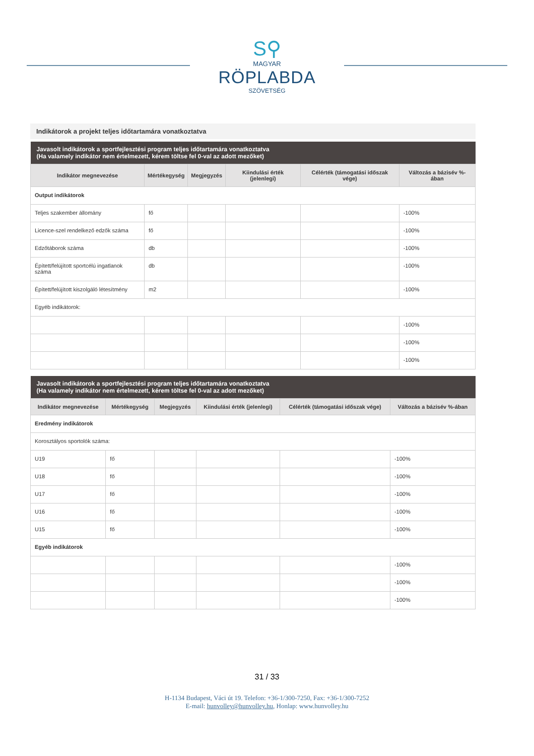S⚲
MAGYAR
RÖPLABDA
SZÖVETSÉG
Indikátorok a projekt teljes időtartamára vonatkoztatva
| Javasolt indikátorok a sportfejlesztési program teljes időtartamára vonatkoztatva (Ha valamely indikátor nem értelmezett, kérem töltse fel 0-val az adott mezőket) | | | | | |
| Indikátor megnevezése | Mértékegység | Megjegyzés | Kiindulási érték (jelenlegi) | Célérték (támogatási időszak vége) | Változás a bázisév %-ában |
| Output indikátorok | | | | | |
| Teljes szakember állomány | fő | | | | -100% |
| Licence-szel rendelkező edzők száma | fő | | | | -100% |
| Edzőtáborok száma | db | | | | -100% |
| Épített/felújított sportcélú ingatlanok száma | db | | | | -100% |
| Épített/felújított kiszolgáló létesítmény | m2 | | | | -100% |
| Egyéb indikátorok: | | | | | |
| | | | | | -100% |
| | | | | | -100% |
| | | | | | -100% |
| Javasolt indikátorok a sportfejlesztési program teljes időtartamára vonatkoztatva (Ha valamely indikátor nem értelmezett, kérem töltse fel 0-val az adott mezőket) | | | | | |
| Indikátor megnevezése | Mértékegység | Megjegyzés | Kiindulási érték (jelenlegi) | Célérték (támogatási időszak vége) | Változás a bázisév %-ában |
| Eredmény indikátorok | | | | | |
| Korosztályos sportolók száma: | | | | | |
| U19 | fő | | | | -100% |
| U18 | fő | | | | -100% |
| U17 | fő | | | | -100% |
| U16 | fő | | | | -100% |
| U15 | fő | | | | -100% |
| Egyéb indikátorok | | | | | |
| | | | | | -100% |
| | | | | | -100% |
| | | | | | -100% |
31 / 33
H-1134 Budapest, Váci út 19. Telefon: +36-1/300-7250, Fax: +36-1/300-7252
E-mail: hunvolley@hunvolley.hu, Honlap: www.hunvolley.hu